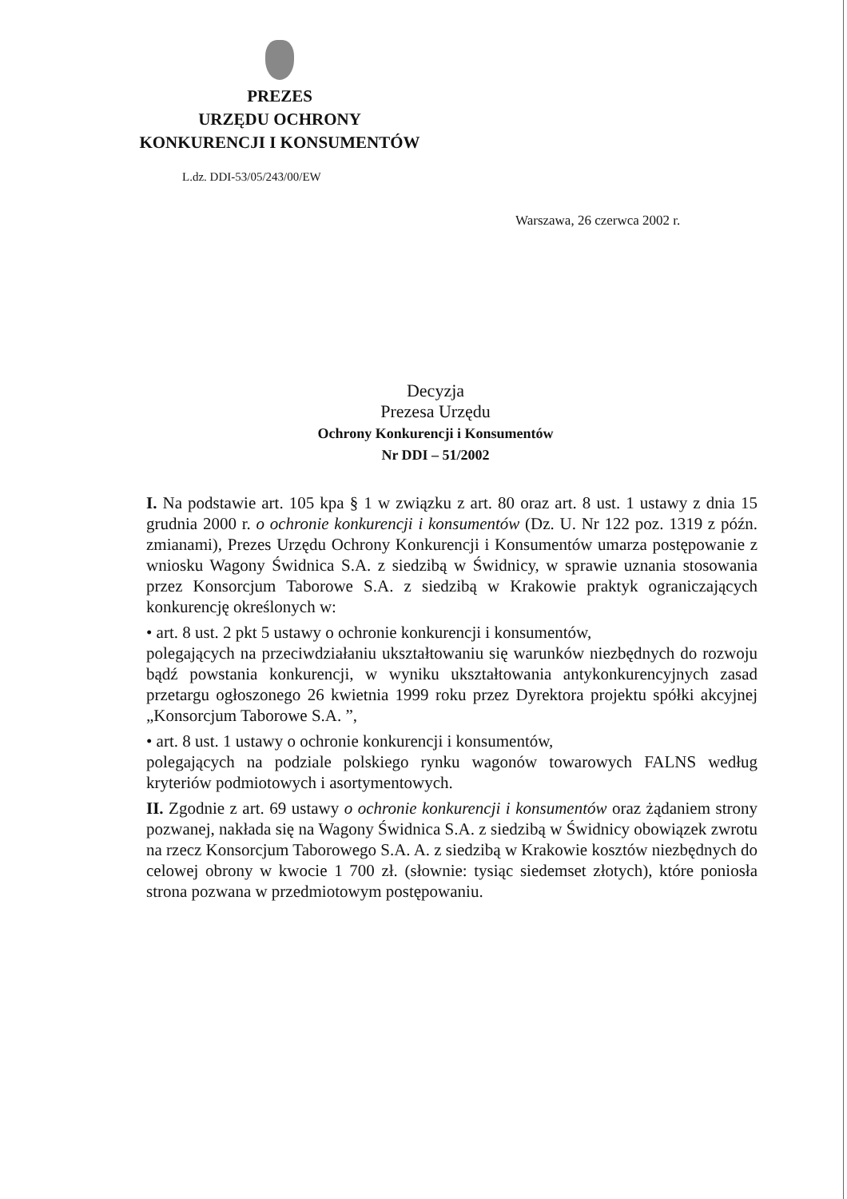PREZES
URZĘDU OCHRONY
KONKURENCJI I KONSUMENTÓW
L.dz. DDI-53/05/243/00/EW
Warszawa, 26 czerwca 2002 r.
Decyzja
Prezesa Urzędu
Ochrony Konkurencji i Konsumentów
Nr DDI – 51/2002
I. Na podstawie art. 105 kpa § 1 w związku z art. 80 oraz art. 8 ust. 1 ustawy z dnia 15 grudnia 2000 r. o ochronie konkurencji i konsumentów (Dz. U. Nr 122 poz. 1319 z późn. zmianami), Prezes Urzędu Ochrony Konkurencji i Konsumentów umarza postępowanie z wniosku Wagony Świdnica S.A. z siedzibą w Świdnicy, w sprawie uznania stosowania przez Konsorcjum Taborowe S.A. z siedzibą w Krakowie praktyk ograniczających konkurencję określonych w:
• art. 8 ust. 2 pkt 5 ustawy o ochronie konkurencji i konsumentów,
polegających na przeciwdziałaniu ukształtowaniu się warunków niezbędnych do rozwoju bądź powstania konkurencji, w wyniku ukształtowania antykonkurencyjnych zasad przetargu ogłoszonego 26 kwietnia 1999 roku przez Dyrektora projektu spółki akcyjnej „Konsorcjum Taborowe S.A. ”,
• art. 8 ust. 1 ustawy o ochronie konkurencji i konsumentów,
polegających na podziale polskiego rynku wagonów towarowych FALNS według kryteriów podmiotowych i asortymentowych.
II. Zgodnie z art. 69 ustawy o ochronie konkurencji i konsumentów oraz żądaniem strony pozwanej, nakłada się na Wagony Świdnica S.A. z siedzibą w Świdnicy obowiązek zwrotu na rzecz Konsorcjum Taborowego S.A. A. z siedzibą w Krakowie kosztów niezbędnych do celowej obrony w kwocie 1 700 zł. (słownie: tysiąc siedemset złotych), które poniosła strona pozwana w przedmiotowym postępowaniu.